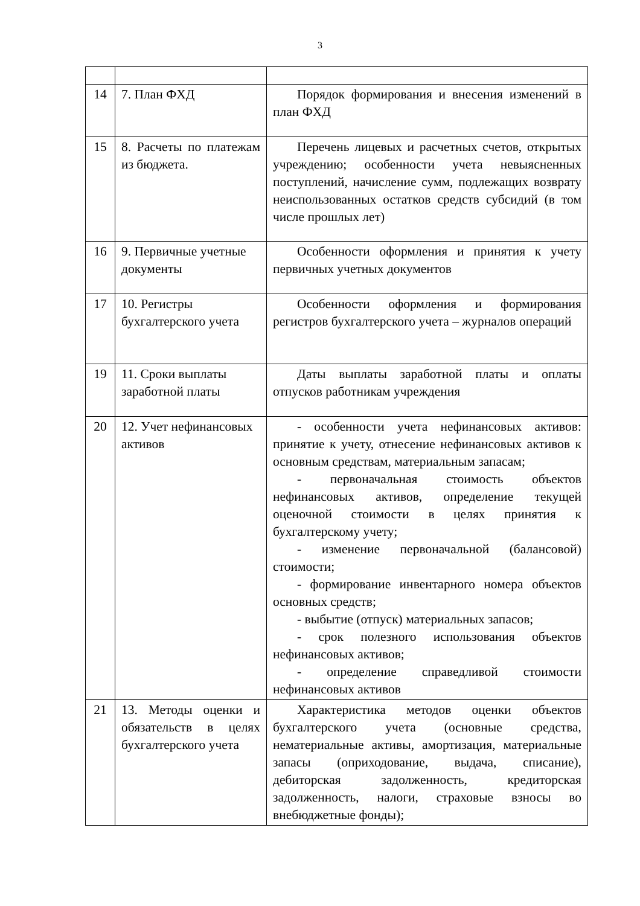3
| 14 | 7. План ФХД | Порядок формирования и внесения изменений в план ФХД |
| 15 | 8. Расчеты по платежам из бюджета. | Перечень лицевых и расчетных счетов, открытых учреждению; особенности учета невыясненных поступлений, начисление сумм, подлежащих возврату неиспользованных остатков средств субсидий (в том числе прошлых лет) |
| 16 | 9. Первичные учетные документы | Особенности оформления и принятия к учету первичных учетных документов |
| 17 | 10. Регистры бухгалтерского учета | Особенности оформления и формирования регистров бухгалтерского учета – журналов операций |
| 19 | 11. Сроки выплаты заработной платы | Даты выплаты заработной платы и оплаты отпусков работникам учреждения |
| 20 | 12. Учет нефинансовых активов | - особенности учета нефинансовых активов: принятие к учету, отнесение нефинансовых активов к основным средствам, материальным запасам; - первоначальная стоимость объектов нефинансовых активов, определение текущей оценочной стоимости в целях принятия к бухгалтерскому учету; - изменение первоначальной (балансовой) стоимости; - формирование инвентарного номера объектов основных средств; - выбытие (отпуск) материальных запасов; - срок полезного использования объектов нефинансовых активов; - определение справедливой стоимости нефинансовых активов |
| 21 | 13. Методы оценки и обязательств в целях бухгалтерского учета | Характеристика методов оценки объектов бухгалтерского учета (основные средства, нематериальные активы, амортизация, материальные запасы (оприходование, выдача, списание), дебиторская задолженность, кредиторская задолженность, налоги, страховые взносы во внебюджетные фонды); |